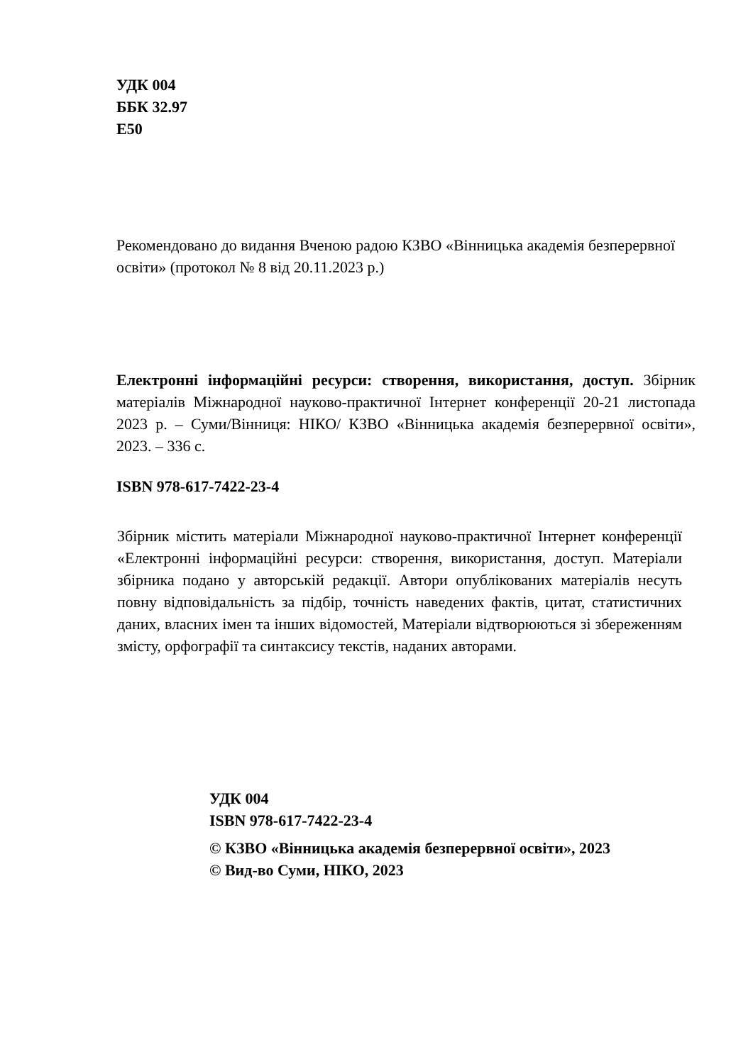УДК 004
ББК 32.97
Е50
Рекомендовано до видання Вченою радою КЗВО «Вінницька академія безперервної освіти» (протокол № 8 від 20.11.2023 р.)
Електронні інформаційні ресурси: створення, використання, доступ. Збірник матеріалів Міжнародної науково-практичної Інтернет конференції 20-21 листопада 2023 р. – Суми/Вінниця: НІКО/ КЗВО «Вінницька академія безперервної освіти», 2023. – 336 с.
ISBN 978-617-7422-23-4
Збірник містить матеріали Міжнародної науково-практичної Інтернет конференції «Електронні інформаційні ресурси: створення, використання, доступ. Матеріали збірника подано у авторській редакції. Автори опублікованих матеріалів несуть повну відповідальність за підбір, точність наведених фактів, цитат, статистичних даних, власних імен та інших відомостей, Матеріали відтворюються зі збереженням змісту, орфографії та синтаксису текстів, наданих авторами.
УДК 004
ISBN 978-617-7422-23-4
© КЗВО «Вінницька академія безперервної освіти», 2023
© Вид-во Суми, НІКО, 2023